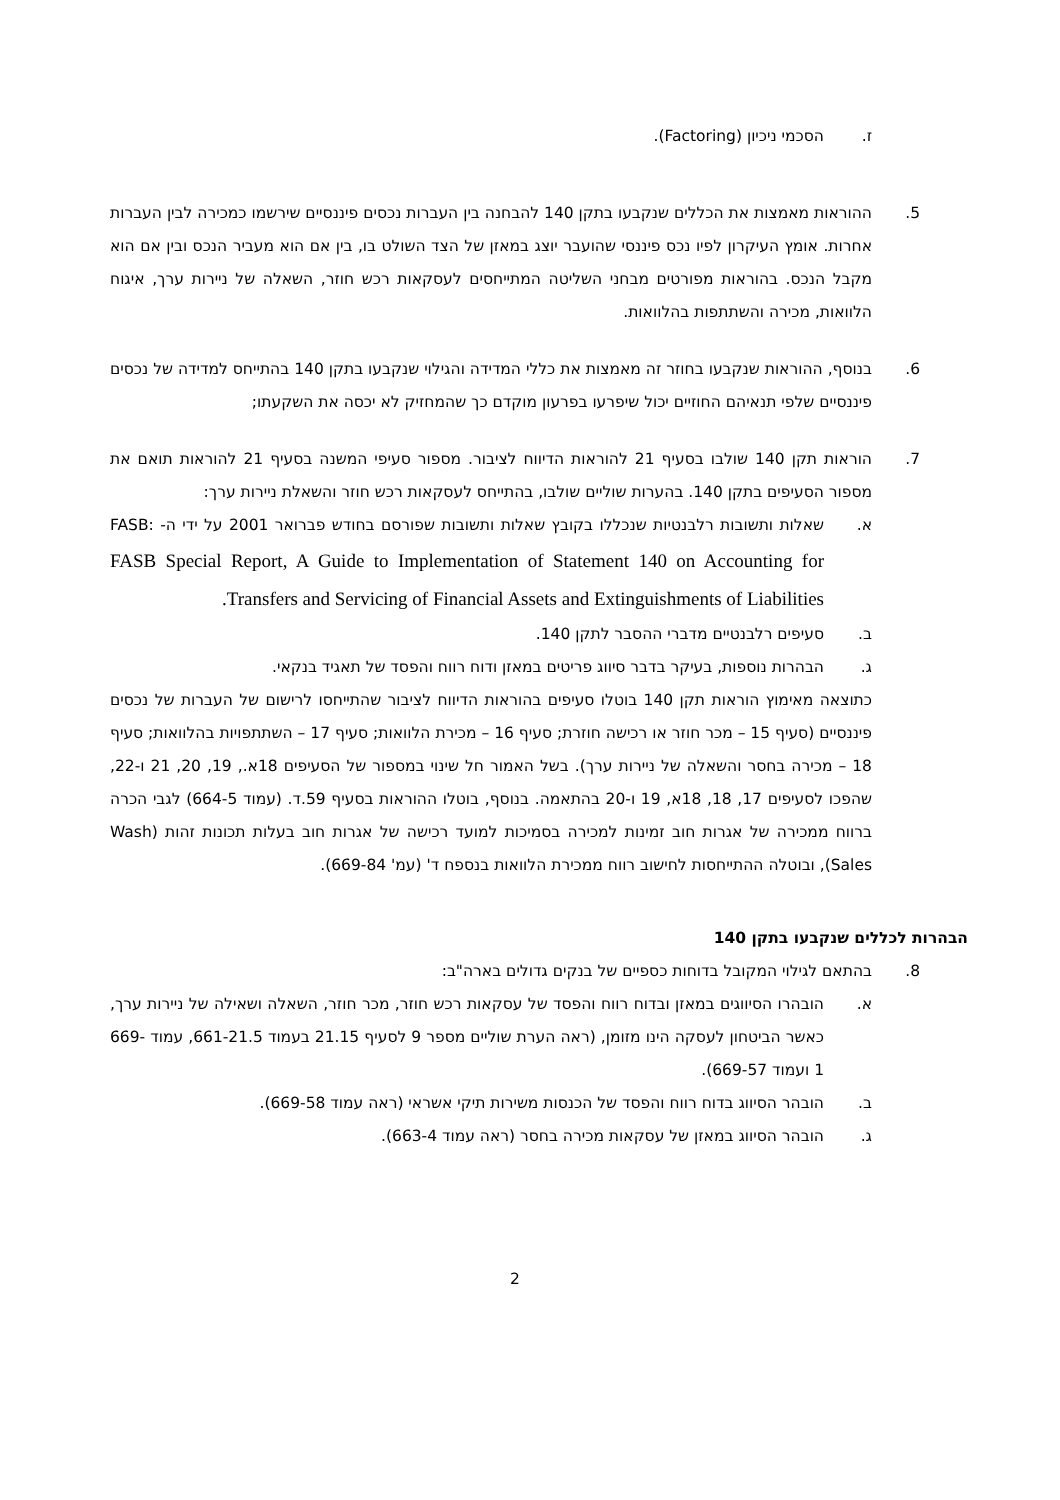ז. הסכמי ניכיון (Factoring).
5. ההוראות מאמצות את הכללים שנקבעו בתקן 140 להבחנה בין העברות נכסים פיננסיים שירשמו כמכירה לבין העברות אחרות. אומץ העיקרון לפיו נכס פיננסי שהועבר יוצג במאזן של הצד השולט בו, בין אם הוא מעביר הנכס ובין אם הוא מקבל הנכס. בהוראות מפורטים מבחני השליטה המתייחסים לעסקאות רכש חוזר, השאלה של ניירות ערך, איגוח הלוואות, מכירה והשתתפות בהלוואות.
6. בנוסף, ההוראות שנקבעו בחוזר זה מאמצות את כללי המדידה והגילוי שנקבעו בתקן 140 בהתייחס למדידה של נכסים פיננסיים שלפי תנאיהם החוזיים יכול שיפרעו בפרעון מוקדם כך שהמחזיק לא יכסה את השקעתו;
7. הוראות תקן 140 שולבו בסעיף 21 להוראות הדיווח לציבור. מספור סעיפי המשנה בסעיף 21 להוראות תואם את מספור הסעיפים בתקן 140. בהערות שוליים שולבו, בהתייחס לעסקאות רכש חוזר והשאלת ניירות ערך:
א. שאלות ותשובות רלבנטיות שנכללו בקובץ שאלות ותשובות שפורסם בחודש פברואר 2001 על ידי ה- FASB: FASB Special Report, A Guide to Implementation of Statement 140 on Accounting for Transfers and Servicing of Financial Assets and Extinguishments of Liabilities.
ב. סעיפים רלבנטיים מדברי ההסבר לתקן 140.
ג. הבהרות נוספות, בעיקר בדבר סיווג פריטים במאזן ודוח רווח והפסד של תאגיד בנקאי.
כתוצאה מאימוץ הוראות תקן 140 בוטלו סעיפים בהוראות הדיווח לציבור שהתייחסו לרישום של העברות של נכסים פיננסיים (סעיף 15 – מכר חוזר או רכישה חוזרת; סעיף 16 – מכירת הלוואות; סעיף 17 – השתתפויות בהלוואות; סעיף 18 – מכירה בחסר והשאלה של ניירות ערך). בשל האמור חל שינוי במספור של הסעיפים 18א., 19, 20, 21 ו-22, שהפכו לסעיפים 17, 18, 18א, 19 ו-20 בהתאמה. בנוסף, בוטלו ההוראות בסעיף 59.ד. (עמוד 664-5) לגבי הכרה ברווח ממכירה של אגרות חוב זמינות למכירה בסמיכות למועד רכישה של אגרות חוב בעלות תכונות זהות (Wash Sales), ובוטלה ההתייחסות לחישוב רווח ממכירת הלוואות בנספח ד' (עמ' 669-84).
הבהרות לכללים שנקבעו בתקן 140
8. בהתאם לגילוי המקובל בדוחות כספיים של בנקים גדולים בארה"ב:
א. הובהרו הסיווגים במאזן ובדוח רווח והפסד של עסקאות רכש חוזר, מכר חוזר, השאלה ושאילה של ניירות ערך, כאשר הביטחון לעסקה הינו מזומן, (ראה הערת שוליים מספר 9 לסעיף 21.15 בעמוד 661-21.5, עמוד 669-1 ועמוד 669-57).
ב. הובהר הסיווג בדוח רווח והפסד של הכנסות משירות תיקי אשראי (ראה עמוד 669-58).
ג. הובהר הסיווג במאזן של עסקאות מכירה בחסר (ראה עמוד 663-4).
2